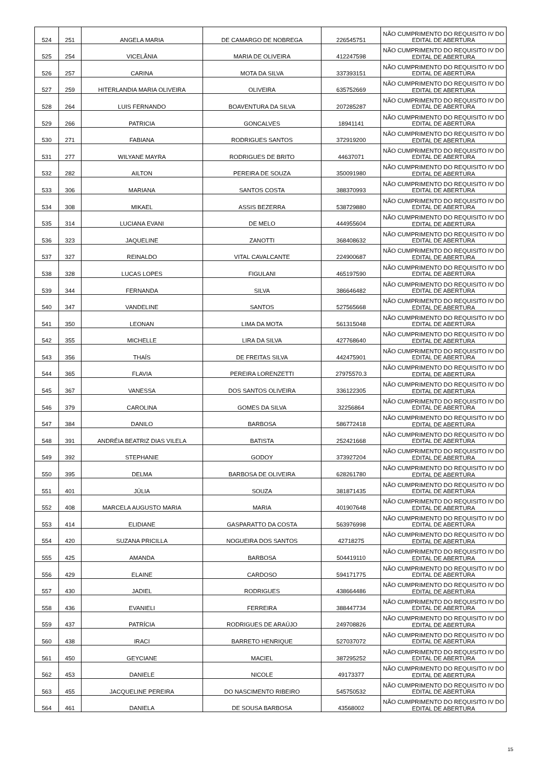| 524 | 251 | ANGELA MARIA | DE CAMARGO DE NOBREGA | 226545751 | NÃO CUMPRIMENTO DO REQUISITO IV DO EDITAL DE ABERTURA |
| 525 | 254 | VICELÂNIA | MARIA DE OLIVEIRA | 412247598 | NÃO CUMPRIMENTO DO REQUISITO IV DO EDITAL DE ABERTURA |
| 526 | 257 | CARINA | MOTA DA SILVA | 337393151 | NÃO CUMPRIMENTO DO REQUISITO IV DO EDITAL DE ABERTURA |
| 527 | 259 | HITERLANDIA MARIA OLIVEIRA | OLIVEIRA | 635752669 | NÃO CUMPRIMENTO DO REQUISITO IV DO EDITAL DE ABERTURA |
| 528 | 264 | LUIS FERNANDO | BOAVENTURA DA SILVA | 207285287 | NÃO CUMPRIMENTO DO REQUISITO IV DO EDITAL DE ABERTURA |
| 529 | 266 | PATRICIA | GONCALVES | 18941141 | NÃO CUMPRIMENTO DO REQUISITO IV DO EDITAL DE ABERTURA |
| 530 | 271 | FABIANA | RODRIGUES SANTOS | 372919200 | NÃO CUMPRIMENTO DO REQUISITO IV DO EDITAL DE ABERTURA |
| 531 | 277 | WILYANE MAYRA | RODRIGUES DE BRITO | 44637071 | NÃO CUMPRIMENTO DO REQUISITO IV DO EDITAL DE ABERTURA |
| 532 | 282 | AILTON | PEREIRA DE SOUZA | 350091980 | NÃO CUMPRIMENTO DO REQUISITO IV DO EDITAL DE ABERTURA |
| 533 | 306 | MARIANA | SANTOS COSTA | 388370993 | NÃO CUMPRIMENTO DO REQUISITO IV DO EDITAL DE ABERTURA |
| 534 | 308 | MIKAEL | ASSIS BEZERRA | 538729880 | NÃO CUMPRIMENTO DO REQUISITO IV DO EDITAL DE ABERTURA |
| 535 | 314 | LUCIANA EVANI | DE MELO | 444955604 | NÃO CUMPRIMENTO DO REQUISITO IV DO EDITAL DE ABERTURA |
| 536 | 323 | JAQUELINE | ZANOTTI | 368408632 | NÃO CUMPRIMENTO DO REQUISITO IV DO EDITAL DE ABERTURA |
| 537 | 327 | REINALDO | VITAL CAVALCANTE | 224900687 | NÃO CUMPRIMENTO DO REQUISITO IV DO EDITAL DE ABERTURA |
| 538 | 328 | LUCAS LOPES | FIGULANI | 465197590 | NÃO CUMPRIMENTO DO REQUISITO IV DO EDITAL DE ABERTURA |
| 539 | 344 | FERNANDA | SILVA | 386646482 | NÃO CUMPRIMENTO DO REQUISITO IV DO EDITAL DE ABERTURA |
| 540 | 347 | VANDELINE | SANTOS | 527565668 | NÃO CUMPRIMENTO DO REQUISITO IV DO EDITAL DE ABERTURA |
| 541 | 350 | LEONAN | LIMA DA MOTA | 561315048 | NÃO CUMPRIMENTO DO REQUISITO IV DO EDITAL DE ABERTURA |
| 542 | 355 | MICHELLE | LIRA DA SILVA | 427768640 | NÃO CUMPRIMENTO DO REQUISITO IV DO EDITAL DE ABERTURA |
| 543 | 356 | THAÍS | DE FREITAS SILVA | 442475901 | NÃO CUMPRIMENTO DO REQUISITO IV DO EDITAL DE ABERTURA |
| 544 | 365 | FLAVIA | PEREIRA LORENZETTI | 27975570.3 | NÃO CUMPRIMENTO DO REQUISITO IV DO EDITAL DE ABERTURA |
| 545 | 367 | VANESSA | DOS SANTOS OLIVEIRA | 336122305 | NÃO CUMPRIMENTO DO REQUISITO IV DO EDITAL DE ABERTURA |
| 546 | 379 | CAROLINA | GOMES DA SILVA | 32256864 | NÃO CUMPRIMENTO DO REQUISITO IV DO EDITAL DE ABERTURA |
| 547 | 384 | DANILO | BARBOSA | 586772418 | NÃO CUMPRIMENTO DO REQUISITO IV DO EDITAL DE ABERTURA |
| 548 | 391 | ANDRÉIA BEATRIZ DIAS VILELA | BATISTA | 252421668 | NÃO CUMPRIMENTO DO REQUISITO IV DO EDITAL DE ABERTURA |
| 549 | 392 | STEPHANIE | GODOY | 373927204 | NÃO CUMPRIMENTO DO REQUISITO IV DO EDITAL DE ABERTURA |
| 550 | 395 | DELMA | BARBOSA DE OLIVEIRA | 628261780 | NÃO CUMPRIMENTO DO REQUISITO IV DO EDITAL DE ABERTURA |
| 551 | 401 | JÚLIA | SOUZA | 381871435 | NÃO CUMPRIMENTO DO REQUISITO IV DO EDITAL DE ABERTURA |
| 552 | 408 | MARCELA AUGUSTO MARIA | MARIA | 401907648 | NÃO CUMPRIMENTO DO REQUISITO IV DO EDITAL DE ABERTURA |
| 553 | 414 | ELIDIANE | GASPARATTO DA COSTA | 563976998 | NÃO CUMPRIMENTO DO REQUISITO IV DO EDITAL DE ABERTURA |
| 554 | 420 | SUZANA PRICILLA | NOGUEIRA DOS SANTOS | 42718275 | NÃO CUMPRIMENTO DO REQUISITO IV DO EDITAL DE ABERTURA |
| 555 | 425 | AMANDA | BARBOSA | 504419110 | NÃO CUMPRIMENTO DO REQUISITO IV DO EDITAL DE ABERTURA |
| 556 | 429 | ELAINE | CARDOSO | 594171775 | NÃO CUMPRIMENTO DO REQUISITO IV DO EDITAL DE ABERTURA |
| 557 | 430 | JADIEL | RODRIGUES | 438664486 | NÃO CUMPRIMENTO DO REQUISITO IV DO EDITAL DE ABERTURA |
| 558 | 436 | EVANIELI | FERREIRA | 388447734 | NÃO CUMPRIMENTO DO REQUISITO IV DO EDITAL DE ABERTURA |
| 559 | 437 | PATRÍCIA | RODRIGUES DE ARAÚJO | 249708826 | NÃO CUMPRIMENTO DO REQUISITO IV DO EDITAL DE ABERTURA |
| 560 | 438 | IRACI | BARRETO HENRIQUE | 527037072 | NÃO CUMPRIMENTO DO REQUISITO IV DO EDITAL DE ABERTURA |
| 561 | 450 | GEYCIANE | MACIEL | 387295252 | NÃO CUMPRIMENTO DO REQUISITO IV DO EDITAL DE ABERTURA |
| 562 | 453 | DANIELE | NICOLE | 49173377 | NÃO CUMPRIMENTO DO REQUISITO IV DO EDITAL DE ABERTURA |
| 563 | 455 | JACQUELINE PEREIRA | DO NASCIMENTO RIBEIRO | 545750532 | NÃO CUMPRIMENTO DO REQUISITO IV DO EDITAL DE ABERTURA |
| 564 | 461 | DANIELA | DE SOUSA BARBOSA | 43568002 | NÃO CUMPRIMENTO DO REQUISITO IV DO EDITAL DE ABERTURA |
15